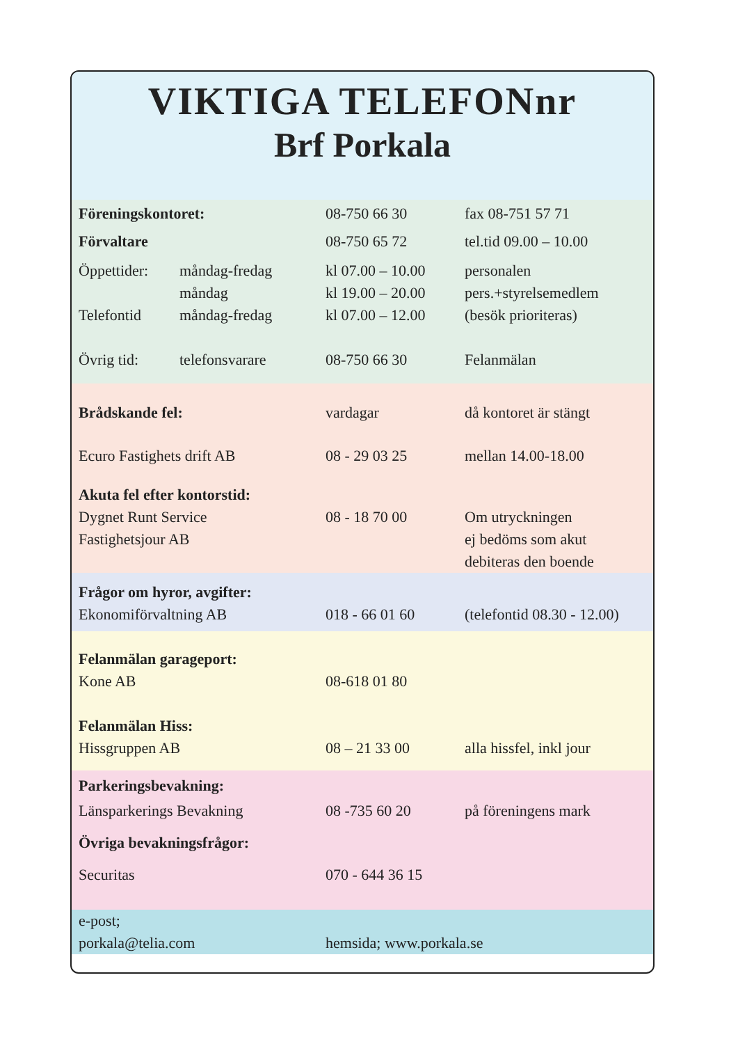VIKTIGA TELEFONnr
Brf Porkala
| Föreningskontoret: | | 08-750 66 30 | fax 08-751 57 71 |
| Förvaltare | | 08-750 65 72 | tel.tid 09.00 – 10.00 |
| Öppettider: | måndag-fredag | kl 07.00 – 10.00 | personalen |
| | måndag | kl 19.00 – 20.00 | pers.+styrelsemedlem |
| Telefontid | måndag-fredag | kl 07.00 – 12.00 | (besök prioriteras) |
| Övrig tid: | telefonsvarare | 08-750 66 30 | Felanmälan |
| Brådskande fel: | | vardagar | då kontoret är stängt |
| Ecuro Fastighets drift AB | | 08 - 29 03 25 | mellan 14.00-18.00 |
| Akuta fel efter kontorstid: | | | |
| Dygnet Runt Service Fastighetsjour AB | | 08 - 18 70 00 | Om utryckningen ej bedöms som akut debiteras den boende |
| Frågor om hyror, avgifter: | | | |
| Ekonomiförvaltning AB | | 018 - 66 01 60 | (telefontid 08.30 - 12.00) |
| Felanmälan garageport: | | | |
| Kone AB | | 08-618 01 80 | |
| Felanmälan Hiss: | | | |
| Hissgruppen AB | | 08 – 21 33 00 | alla hissfel, inkl jour |
| Parkeringsbevakning: | | | |
| Länsparkerings Bevakning | | 08 -735 60 20 | på föreningens mark |
| Övriga bevakningsfrågor: | | | |
| Securitas | | 070 - 644 36 15 | |
| e-post; porkala@telia.com | | hemsida; www.porkala.se | |